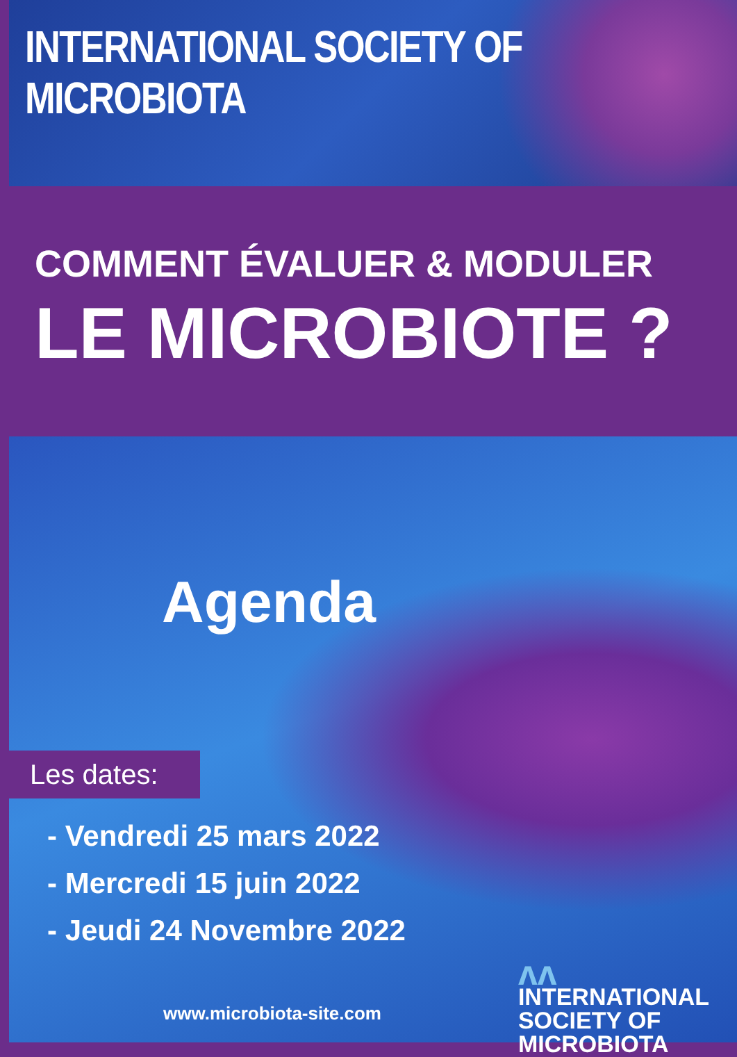INTERNATIONAL SOCIETY OF MICROBIOTA
COMMENT ÉVALUER & MODULER
LE MICROBIOTE ?
Agenda
Les dates:
- Vendredi 25 mars 2022
- Mercredi 15 juin 2022
- Jeudi 24 Novembre 2022
www.microbiota-site.com
ʌʌ
INTERNATIONAL
SOCIETY OF
MICROBIOTA